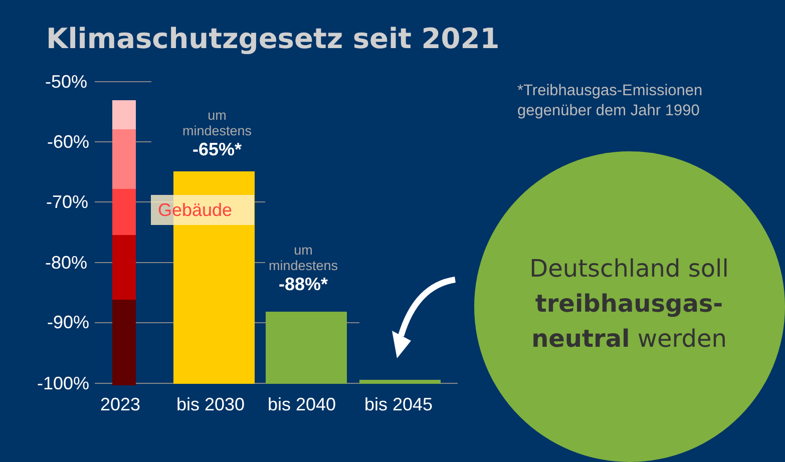Klimaschutzgesetz seit 2021
-50%
-60%
-70%
-80%
-90%
-100%
Gebäude
um
mindestens
-65%*
um
mindestens
-88%*
2023 bis 2030 bis 2040 bis 2045
*Treibhausgas-Emissionen
gegenüber dem Jahr 1990
Deutschland soll treibhausgas-neutral werden